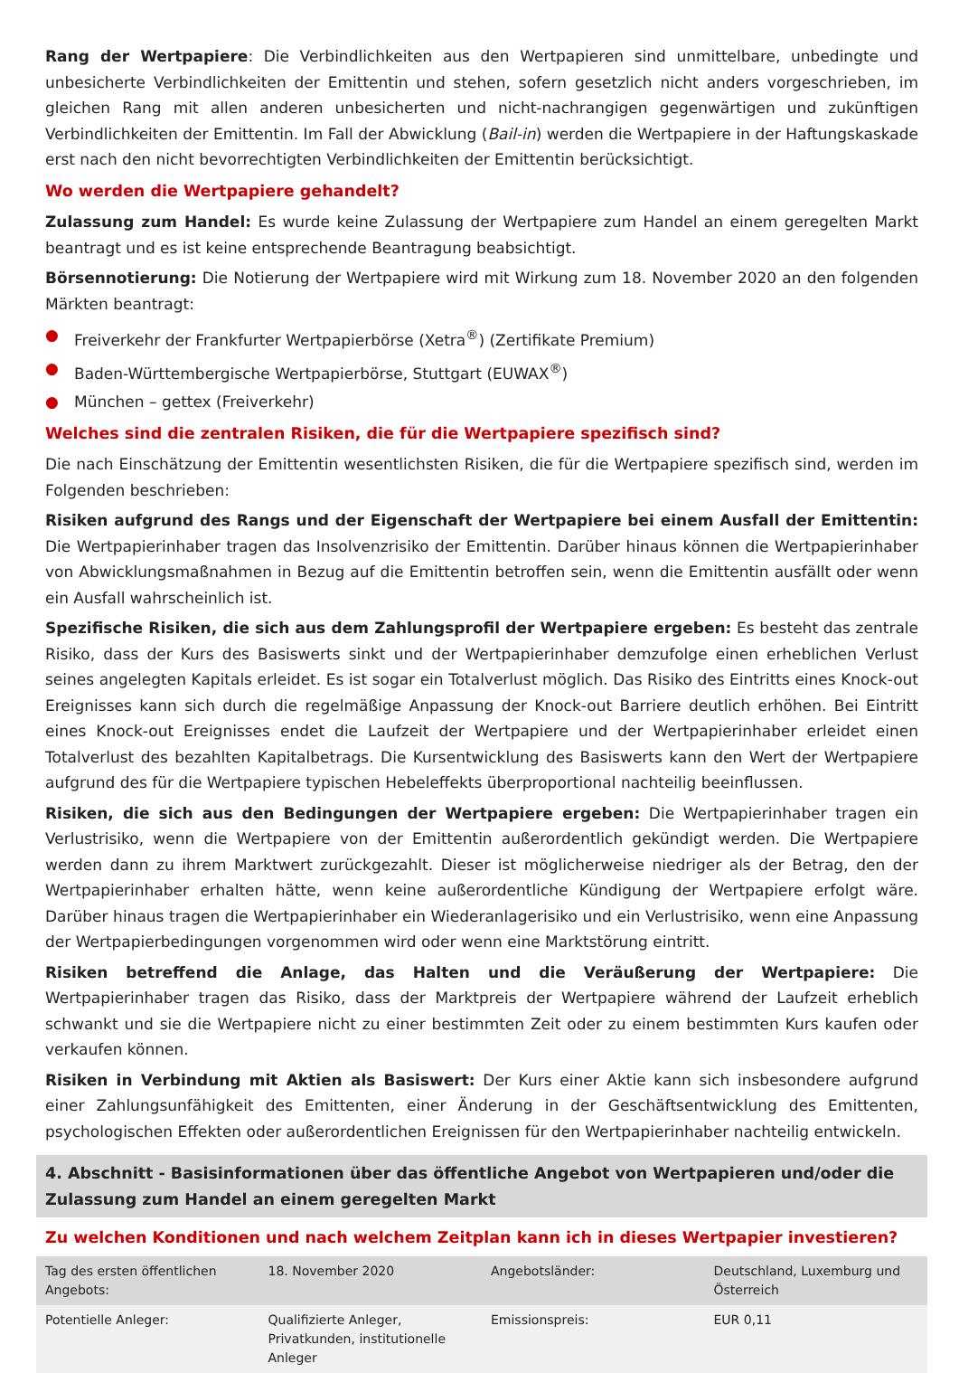Rang der Wertpapiere: Die Verbindlichkeiten aus den Wertpapieren sind unmittelbare, unbedingte und unbesicherte Verbindlichkeiten der Emittentin und stehen, sofern gesetzlich nicht anders vorgeschrieben, im gleichen Rang mit allen anderen unbesicherten und nicht-nachrangigen gegenwärtigen und zukünftigen Verbindlichkeiten der Emittentin. Im Fall der Abwicklung (Bail-in) werden die Wertpapiere in der Haftungskaskade erst nach den nicht bevorrechtigten Verbindlichkeiten der Emittentin berücksichtigt.
Wo werden die Wertpapiere gehandelt?
Zulassung zum Handel: Es wurde keine Zulassung der Wertpapiere zum Handel an einem geregelten Markt beantragt und es ist keine entsprechende Beantragung beabsichtigt.
Börsennotierung: Die Notierung der Wertpapiere wird mit Wirkung zum 18. November 2020 an den folgenden Märkten beantragt:
● Freiverkehr der Frankfurter Wertpapierbörse (Xetra<sup>®</sup>) (Zertifikate Premium)
● Baden-Württembergische Wertpapierbörse, Stuttgart (EUWAX<sup>®</sup>)
● München – gettex (Freiverkehr)
Welches sind die zentralen Risiken, die für die Wertpapiere spezifisch sind?
Die nach Einschätzung der Emittentin wesentlichsten Risiken, die für die Wertpapiere spezifisch sind, werden im Folgenden beschrieben:
Risiken aufgrund des Rangs und der Eigenschaft der Wertpapiere bei einem Ausfall der Emittentin: Die Wertpapierinhaber tragen das Insolvenzrisiko der Emittentin. Darüber hinaus können die Wertpapierinhaber von Abwicklungsmaßnahmen in Bezug auf die Emittentin betroffen sein, wenn die Emittentin ausfällt oder wenn ein Ausfall wahrscheinlich ist.
Spezifische Risiken, die sich aus dem Zahlungsprofil der Wertpapiere ergeben: Es besteht das zentrale Risiko, dass der Kurs des Basiswerts sinkt und der Wertpapierinhaber demzufolge einen erheblichen Verlust seines angelegten Kapitals erleidet. Es ist sogar ein Totalverlust möglich. Das Risiko des Eintritts eines Knock-out Ereignisses kann sich durch die regelmäßige Anpassung der Knock-out Barriere deutlich erhöhen. Bei Eintritt eines Knock-out Ereignisses endet die Laufzeit der Wertpapiere und der Wertpapierinhaber erleidet einen Totalverlust des bezahlten Kapitalbetrags. Die Kursentwicklung des Basiswerts kann den Wert der Wertpapiere aufgrund des für die Wertpapiere typischen Hebeleffekts überproportional nachteilig beeinflussen.
Risiken, die sich aus den Bedingungen der Wertpapiere ergeben: Die Wertpapierinhaber tragen ein Verlustrisiko, wenn die Wertpapiere von der Emittentin außerordentlich gekündigt werden. Die Wertpapiere werden dann zu ihrem Marktwert zurückgezahlt. Dieser ist möglicherweise niedriger als der Betrag, den der Wertpapierinhaber erhalten hätte, wenn keine außerordentliche Kündigung der Wertpapiere erfolgt wäre. Darüber hinaus tragen die Wertpapierinhaber ein Wiederanlagerisiko und ein Verlustrisiko, wenn eine Anpassung der Wertpapierbedingungen vorgenommen wird oder wenn eine Marktstörung eintritt.
Risiken betreffend die Anlage, das Halten und die Veräußerung der Wertpapiere: Die Wertpapierinhaber tragen das Risiko, dass der Marktpreis der Wertpapiere während der Laufzeit erheblich schwankt und sie die Wertpapiere nicht zu einer bestimmten Zeit oder zu einem bestimmten Kurs kaufen oder verkaufen können.
Risiken in Verbindung mit Aktien als Basiswert: Der Kurs einer Aktie kann sich insbesondere aufgrund einer Zahlungsunfähigkeit des Emittenten, einer Änderung in der Geschäftsentwicklung des Emittenten, psychologischen Effekten oder außerordentlichen Ereignissen für den Wertpapierinhaber nachteilig entwickeln.
4. Abschnitt - Basisinformationen über das öffentliche Angebot von Wertpapieren und/oder die Zulassung zum Handel an einem geregelten Markt
Zu welchen Konditionen und nach welchem Zeitplan kann ich in dieses Wertpapier investieren?
| Tag des ersten öffentlichen Angebots: | 18. November 2020 | Angebotsländer: | Deutschland, Luxemburg und Österreich |
| Potentielle Anleger: | Qualifizierte Anleger, Privatkunden, institutionelle Anleger | Emissionspreis: | EUR 0,11 |